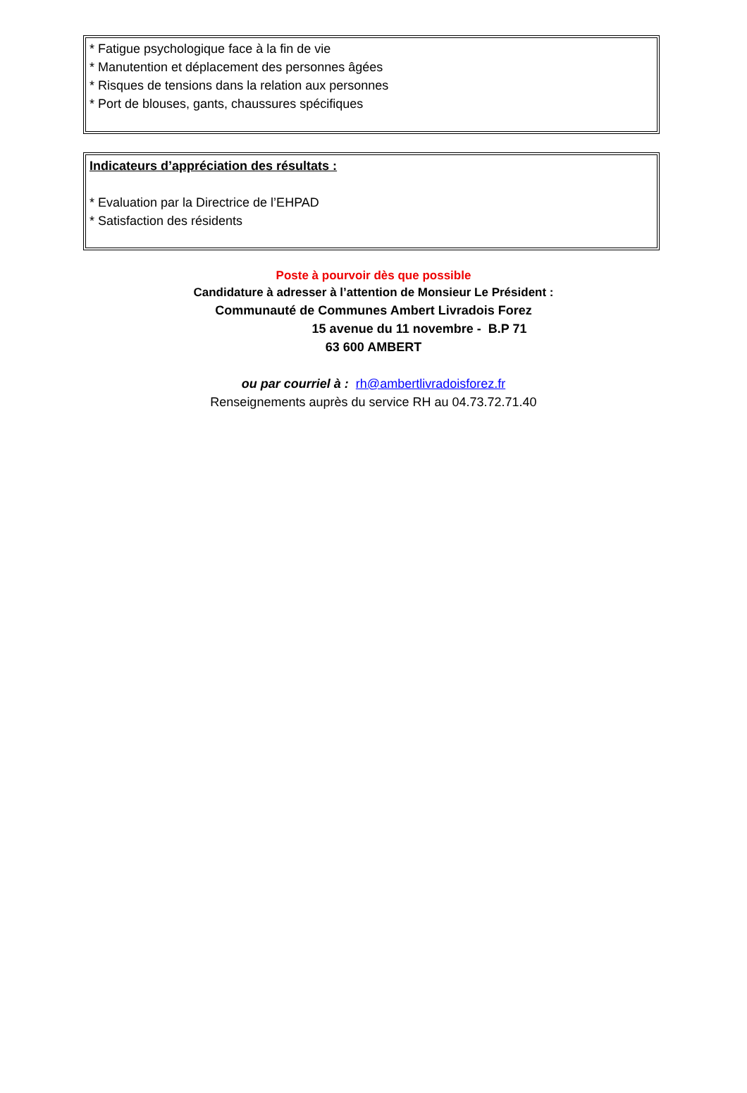* Fatigue psychologique face à la fin de vie
* Manutention et déplacement des personnes âgées
* Risques de tensions dans la relation aux personnes
* Port de blouses, gants, chaussures spécifiques
Indicateurs d’appréciation des résultats :
* Evaluation par la Directrice de l’EHPAD
* Satisfaction des résidents
Poste à pourvoir dès que possible
Candidature à adresser à l’attention de Monsieur Le Président :
Communauté de Communes Ambert Livradois Forez
15 avenue du 11 novembre - B.P 71
63 600 AMBERT
ou par courriel à : rh@ambertlivradoisforez.fr
Renseignements auprès du service RH au 04.73.72.71.40